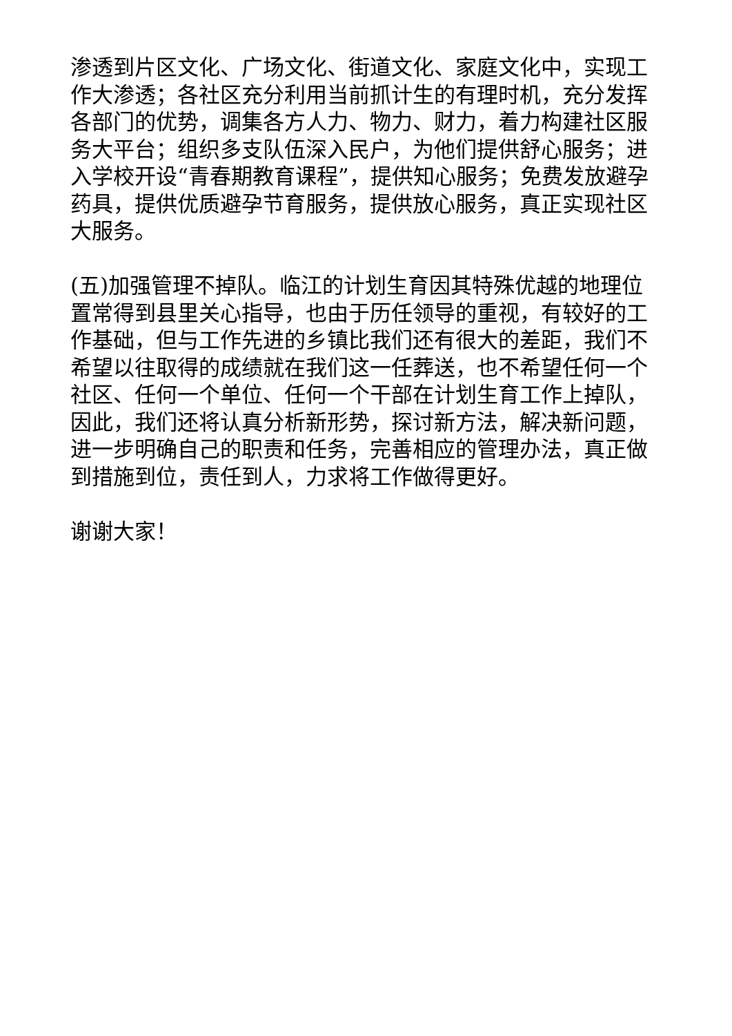渗透到片区文化、广场文化、街道文化、家庭文化中，实现工作大渗透；各社区充分利用当前抓计生的有理时机，充分发挥各部门的优势，调集各方人力、物力、财力，着力构建社区服务大平台；组织多支队伍深入民户，为他们提供舒心服务；进入学校开设“青春期教育课程”，提供知心服务；免费发放避孕药具，提供优质避孕节育服务，提供放心服务，真正实现社区大服务。
(五)加强管理不掉队。临江的计划生育因其特殊优越的地理位置常得到县里关心指导，也由于历任领导的重视，有较好的工作基础，但与工作先进的乡镇比我们还有很大的差距，我们不希望以往取得的成绩就在我们这一任葬送，也不希望任何一个社区、任何一个单位、任何一个干部在计划生育工作上掉队，因此，我们还将认真分析新形势，探讨新方法，解决新问题，进一步明确自己的职责和任务，完善相应的管理办法，真正做到措施到位，责任到人，力求将工作做得更好。
谢谢大家！